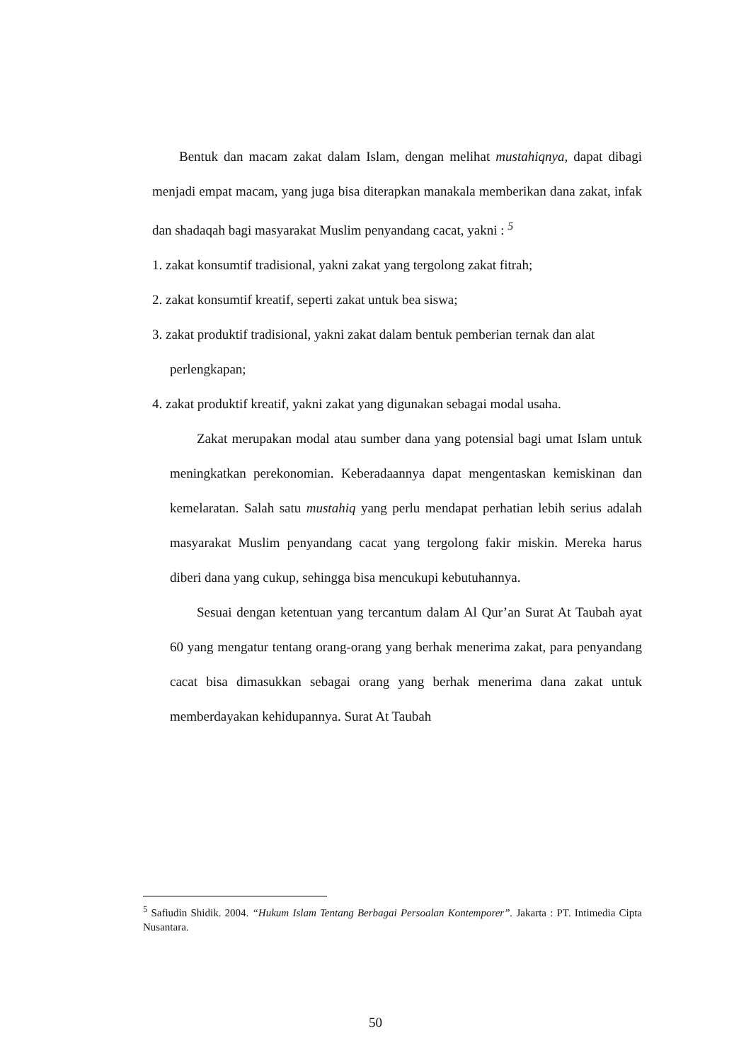Bentuk dan macam zakat dalam Islam, dengan melihat mustahiqnya, dapat dibagi menjadi empat macam, yang juga bisa diterapkan manakala memberikan dana zakat, infak dan shadaqah bagi masyarakat Muslim penyandang cacat, yakni : <sup>5</sup>
1. zakat konsumtif tradisional, yakni zakat yang tergolong zakat fitrah;
2. zakat konsumtif kreatif, seperti zakat untuk bea siswa;
3. zakat produktif tradisional, yakni zakat dalam bentuk pemberian ternak dan alat perlengkapan;
4. zakat produktif kreatif, yakni zakat yang digunakan sebagai modal usaha.
Zakat merupakan modal atau sumber dana yang potensial bagi umat Islam untuk meningkatkan perekonomian. Keberadaannya dapat mengentaskan kemiskinan dan kemelaratan. Salah satu mustahiq yang perlu mendapat perhatian lebih serius adalah masyarakat Muslim penyandang cacat yang tergolong fakir miskin. Mereka harus diberi dana yang cukup, sehingga bisa mencukupi kebutuhannya.
Sesuai dengan ketentuan yang tercantum dalam Al Qur’an Surat At Taubah ayat 60 yang mengatur tentang orang-orang yang berhak menerima zakat, para penyandang cacat bisa dimasukkan sebagai orang yang berhak menerima dana zakat untuk memberdayakan kehidupannya. Surat At Taubah
<sup>5</sup> Safiudin Shidik. 2004. “Hukum Islam Tentang Berbagai Persoalan Kontemporer”. Jakarta : PT. Intimedia Cipta Nusantara.
50